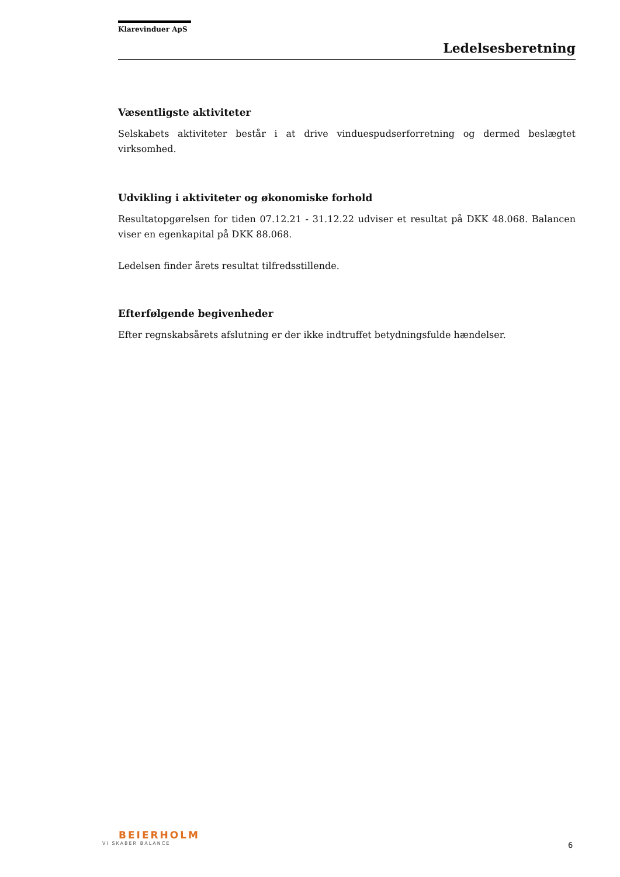Klarevinduer ApS
Ledelsesberetning
Væsentligste aktiviteter
Selskabets aktiviteter består i at drive vinduespudserforretning og dermed beslægtet virksomhed.
Udvikling i aktiviteter og økonomiske forhold
Resultatopgørelsen for tiden 07.12.21 - 31.12.22 udviser et resultat på DKK 48.068. Balancen viser en egenkapital på DKK 88.068.
Ledelsen finder årets resultat tilfredsstillende.
Efterfølgende begivenheder
Efter regnskabsårets afslutning er der ikke indtruffet betydningsfulde hændelser.
BEIERHOLM
VI SKABER BALANCE
6